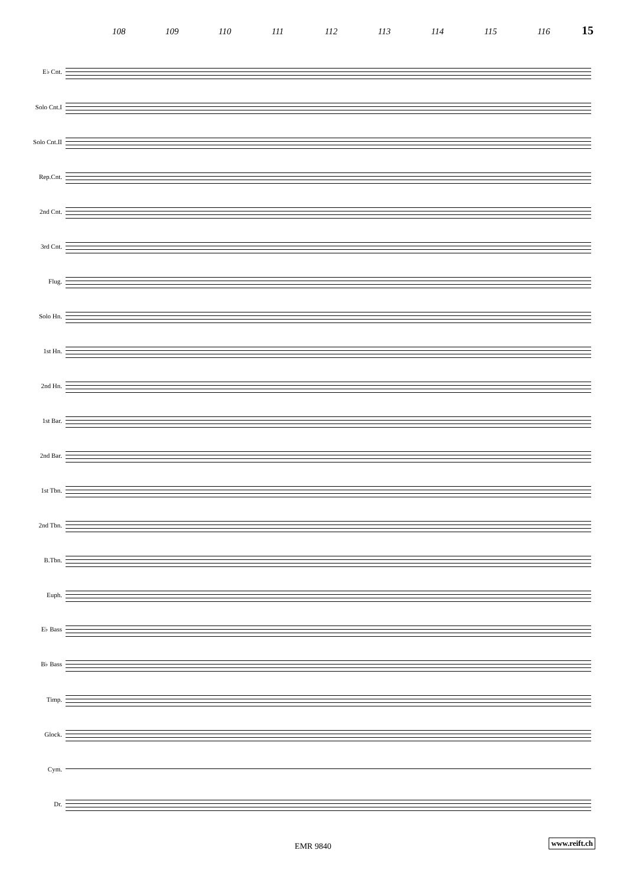15
108 109 110 111 112 113 114 115 116
E♭ Cnt.
Solo Cnt.I
Solo Cnt.II
Rep.Cnt.
2nd Cnt.
3rd Cnt.
Flug.
Solo Hn.
1st Hn.
2nd Hn.
1st Bar.
2nd Bar.
1st Tbn.
2nd Tbn.
B.Tbn.
Euph.
E♭ Bass
B♭ Bass
Timp.
Glock.
Cym.
Dr.
EMR 9840 www.reift.ch